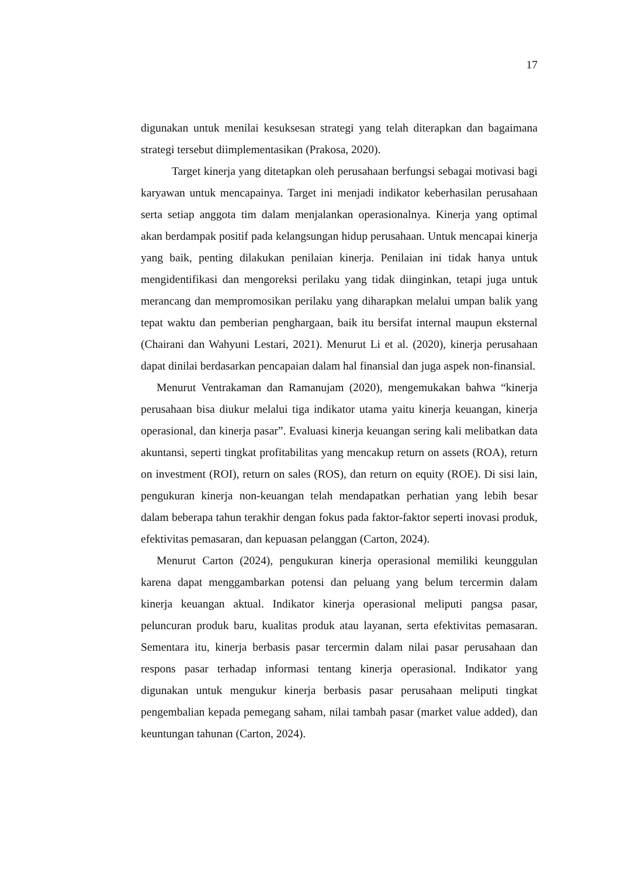17
digunakan untuk menilai kesuksesan strategi yang telah diterapkan dan bagaimana strategi tersebut diimplementasikan (Prakosa, 2020).
Target kinerja yang ditetapkan oleh perusahaan berfungsi sebagai motivasi bagi karyawan untuk mencapainya. Target ini menjadi indikator keberhasilan perusahaan serta setiap anggota tim dalam menjalankan operasionalnya. Kinerja yang optimal akan berdampak positif pada kelangsungan hidup perusahaan. Untuk mencapai kinerja yang baik, penting dilakukan penilaian kinerja. Penilaian ini tidak hanya untuk mengidentifikasi dan mengoreksi perilaku yang tidak diinginkan, tetapi juga untuk merancang dan mempromosikan perilaku yang diharapkan melalui umpan balik yang tepat waktu dan pemberian penghargaan, baik itu bersifat internal maupun eksternal (Chairani dan Wahyuni Lestari, 2021). Menurut Li et al. (2020), kinerja perusahaan dapat dinilai berdasarkan pencapaian dalam hal finansial dan juga aspek non-finansial.
Menurut Ventrakaman dan Ramanujam (2020), mengemukakan bahwa “kinerja perusahaan bisa diukur melalui tiga indikator utama yaitu kinerja keuangan, kinerja operasional, dan kinerja pasar”. Evaluasi kinerja keuangan sering kali melibatkan data akuntansi, seperti tingkat profitabilitas yang mencakup return on assets (ROA), return on investment (ROI), return on sales (ROS), dan return on equity (ROE). Di sisi lain, pengukuran kinerja non-keuangan telah mendapatkan perhatian yang lebih besar dalam beberapa tahun terakhir dengan fokus pada faktor-faktor seperti inovasi produk, efektivitas pemasaran, dan kepuasan pelanggan (Carton, 2024).
Menurut Carton (2024), pengukuran kinerja operasional memiliki keunggulan karena dapat menggambarkan potensi dan peluang yang belum tercermin dalam kinerja keuangan aktual. Indikator kinerja operasional meliputi pangsa pasar, peluncuran produk baru, kualitas produk atau layanan, serta efektivitas pemasaran. Sementara itu, kinerja berbasis pasar tercermin dalam nilai pasar perusahaan dan respons pasar terhadap informasi tentang kinerja operasional. Indikator yang digunakan untuk mengukur kinerja berbasis pasar perusahaan meliputi tingkat pengembalian kepada pemegang saham, nilai tambah pasar (market value added), dan keuntungan tahunan (Carton, 2024).